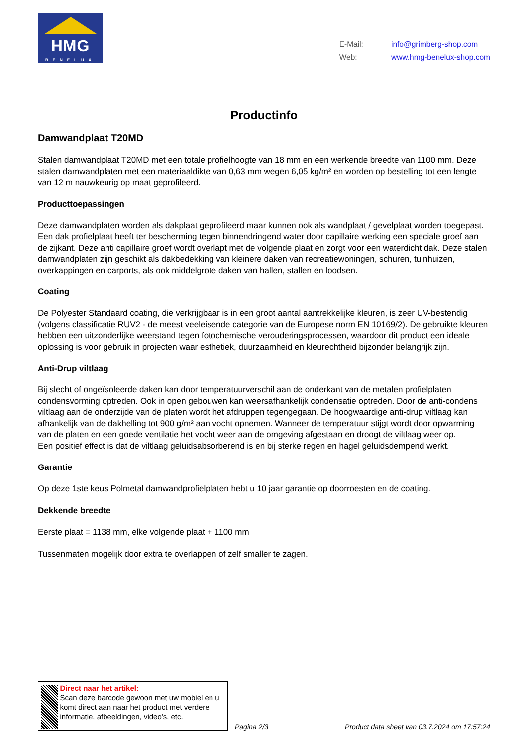HMG
BENELUX
E-Mail: info@grimberg-shop.com
Web: www.hmg-benelux-shop.com
Productinfo
Damwandplaat T20MD
Stalen damwandplaat T20MD met een totale profielhoogte van 18 mm en een werkende breedte van 1100 mm. Deze stalen damwandplaten met een materiaaldikte van 0,63 mm wegen 6,05 kg/m² en worden op bestelling tot een lengte van 12 m nauwkeurig op maat geprofileerd.
Producttoepassingen
Deze damwandplaten worden als dakplaat geprofileerd maar kunnen ook als wandplaat / gevelplaat worden toegepast. Een dak profielplaat heeft ter bescherming tegen binnendringend water door capillaire werking een speciale groef aan de zijkant. Deze anti capillaire groef wordt overlapt met de volgende plaat en zorgt voor een waterdicht dak. Deze stalen damwandplaten zijn geschikt als dakbedekking van kleinere daken van recreatiewoningen, schuren, tuinhuizen, overkappingen en carports, als ook middelgrote daken van hallen, stallen en loodsen.
Coating
De Polyester Standaard coating, die verkrijgbaar is in een groot aantal aantrekkelijke kleuren, is zeer UV-bestendig (volgens classificatie RUV2 - de meest veeleisende categorie van de Europese norm EN 10169/2). De gebruikte kleuren hebben een uitzonderlijke weerstand tegen fotochemische verouderingsprocessen, waardoor dit product een ideale oplossing is voor gebruik in projecten waar esthetiek, duurzaamheid en kleurechtheid bijzonder belangrijk zijn.
Anti-Drup viltlaag
Bij slecht of ongeïsoleerde daken kan door temperatuurverschil aan de onderkant van de metalen profielplaten condensvorming optreden. Ook in open gebouwen kan weersafhankelijk condensatie optreden. Door de anti-condens viltlaag aan de onderzijde van de platen wordt het afdruppen tegengegaan. De hoogwaardige anti-drup viltlaag kan afhankelijk van de dakhelling tot 900 g/m² aan vocht opnemen. Wanneer de temperatuur stijgt wordt door opwarming van de platen en een goede ventilatie het vocht weer aan de omgeving afgestaan en droogt de viltlaag weer op.
Een positief effect is dat de viltlaag geluidsabsorberend is en bij sterke regen en hagel geluidsdempend werkt.
Garantie
Op deze 1ste keus Polmetal damwandprofielplaten hebt u 10 jaar garantie op doorroesten en de coating.
Dekkende breedte
Eerste plaat = 1138 mm, elke volgende plaat + 1100 mm
Tussenmaten mogelijk door extra te overlappen of zelf smaller te zagen.
Direct naar het artikel:
Scan deze barcode gewoon met uw mobiel en u komt direct aan naar het product met verdere informatie, afbeeldingen, video's, etc.
Pagina 2/3
Product data sheet van 03.7.2024 om 17:57:24